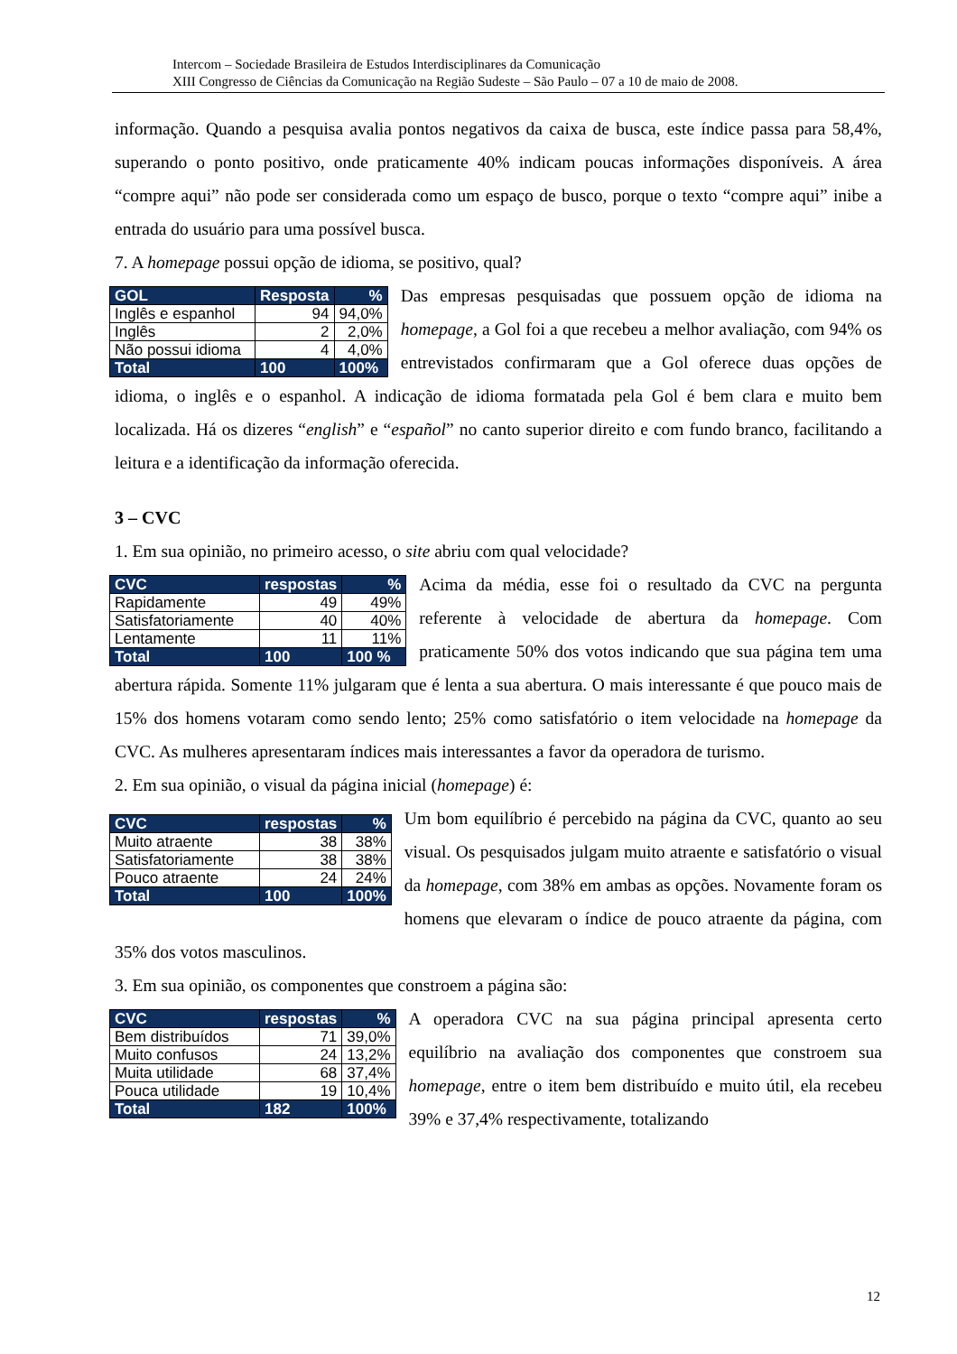Intercom – Sociedade Brasileira de Estudos Interdisciplinares da Comunicação
XIII Congresso de Ciências da Comunicação na Região Sudeste – São Paulo – 07 a 10 de maio de 2008.
informação. Quando a pesquisa avalia pontos negativos da caixa de busca, este índice passa para 58,4%, superando o ponto positivo, onde praticamente 40% indicam poucas informações disponíveis. A área “compre aqui” não pode ser considerada como um espaço de busco, porque o texto “compre aqui” inibe a entrada do usuário para uma possível busca.
7. A homepage possui opção de idioma, se positivo, qual?
| GOL | Resposta | % |
| --- | --- | --- |
| Inglês e espanhol | 94 | 94,0% |
| Inglês | 2 | 2,0% |
| Não possui idioma | 4 | 4,0% |
| Total | 100 | 100% |
Das empresas pesquisadas que possuem opção de idioma na homepage, a Gol foi a que recebeu a melhor avaliação, com 94% os entrevistados confirmaram que a Gol oferece duas opções de idioma, o inglês e o espanhol. A indicação de idioma formatada pela Gol é bem clara e muito bem localizada. Há os dizeres “english” e “español” no canto superior direito e com fundo branco, facilitando a leitura e a identificação da informação oferecida.
3 – CVC
1. Em sua opinião, no primeiro acesso, o site abriu com qual velocidade?
| CVC | respostas | % |
| --- | --- | --- |
| Rapidamente | 49 | 49% |
| Satisfatoriamente | 40 | 40% |
| Lentamente | 11 | 11% |
| Total | 100 | 100 % |
Acima da média, esse foi o resultado da CVC na pergunta referente à velocidade de abertura da homepage. Com praticamente 50% dos votos indicando que sua página tem uma abertura rápida. Somente 11% julgaram que é lenta a sua abertura. O mais interessante é que pouco mais de 15% dos homens votaram como sendo lento; 25% como satisfatório o item velocidade na homepage da CVC. As mulheres apresentaram índices mais interessantes a favor da operadora de turismo.
2. Em sua opinião, o visual da página inicial (homepage) é:
| CVC | respostas | % |
| --- | --- | --- |
| Muito atraente | 38 | 38% |
| Satisfatoriamente | 38 | 38% |
| Pouco atraente | 24 | 24% |
| Total | 100 | 100% |
Um bom equilíbrio é percebido na página da CVC, quanto ao seu visual. Os pesquisados julgam muito atraente e satisfatório o visual da homepage, com 38% em ambas as opções. Novamente foram os homens que elevaram o índice de pouco atraente da página, com 35% dos votos masculinos.
3. Em sua opinião, os componentes que constroem a página são:
| CVC | respostas | % |
| --- | --- | --- |
| Bem distribuídos | 71 | 39,0% |
| Muito confusos | 24 | 13,2% |
| Muita utilidade | 68 | 37,4% |
| Pouca utilidade | 19 | 10,4% |
| Total | 182 | 100% |
A operadora CVC na sua página principal apresenta certo equilíbrio na avaliação dos componentes que constroem sua homepage, entre o item bem distribuído e muito útil, ela recebeu 39% e 37,4% respectivamente, totalizando
12